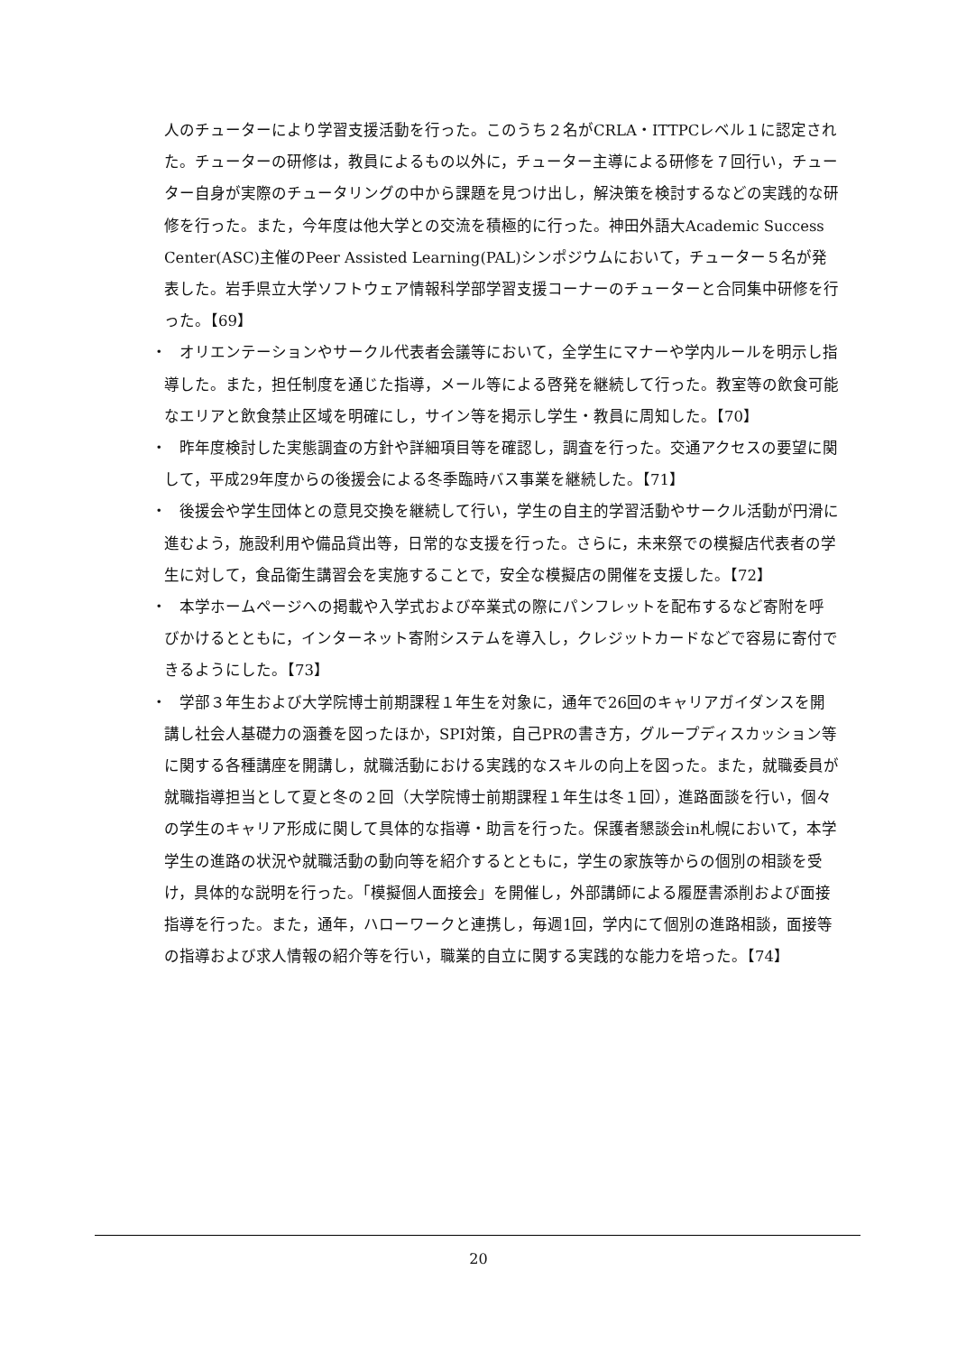人のチューターにより学習支援活動を行った。このうち２名がCRLA・ITTPCレベル１に認定された。チューターの研修は，教員によるもの以外に，チューター主導による研修を７回行い，チューター自身が実際のチュータリングの中から課題を見つけ出し，解決策を検討するなどの実践的な研修を行った。また，今年度は他大学との交流を積極的に行った。神田外語大Academic Success Center(ASC)主催のPeer Assisted Learning(PAL)シンポジウムにおいて，チューター５名が発表した。岩手県立大学ソフトウェア情報科学部学習支援コーナーのチューターと合同集中研修を行った。【69】
・　オリエンテーションやサークル代表者会議等において，全学生にマナーや学内ルールを明示し指導した。また，担任制度を通じた指導，メール等による啓発を継続して行った。教室等の飲食可能なエリアと飲食禁止区域を明確にし，サイン等を掲示し学生・教員に周知した。【70】
・　昨年度検討した実態調査の方針や詳細項目等を確認し，調査を行った。交通アクセスの要望に関して，平成29年度からの後援会による冬季臨時バス事業を継続した。【71】
・　後援会や学生団体との意見交換を継続して行い，学生の自主的学習活動やサークル活動が円滑に進むよう，施設利用や備品貸出等，日常的な支援を行った。さらに，未来祭での模擬店代表者の学生に対して，食品衛生講習会を実施することで，安全な模擬店の開催を支援した。【72】
・　本学ホームページへの掲載や入学式および卒業式の際にパンフレットを配布するなど寄附を呼びかけるとともに，インターネット寄附システムを導入し，クレジットカードなどで容易に寄付できるようにした。【73】
・　学部３年生および大学院博士前期課程１年生を対象に，通年で26回のキャリアガイダンスを開講し社会人基礎力の涵養を図ったほか，SPI対策，自己PRの書き方，グループディスカッション等に関する各種講座を開講し，就職活動における実践的なスキルの向上を図った。また，就職委員が就職指導担当として夏と冬の２回（大学院博士前期課程１年生は冬１回），進路面談を行い，個々の学生のキャリア形成に関して具体的な指導・助言を行った。保護者懇談会in札幌において，本学学生の進路の状況や就職活動の動向等を紹介するとともに，学生の家族等からの個別の相談を受け，具体的な説明を行った。「模擬個人面接会」を開催し，外部講師による履歴書添削および面接指導を行った。また，通年，ハローワークと連携し，毎週1回，学内にて個別の進路相談，面接等の指導および求人情報の紹介等を行い，職業的自立に関する実践的な能力を培った。【74】
20